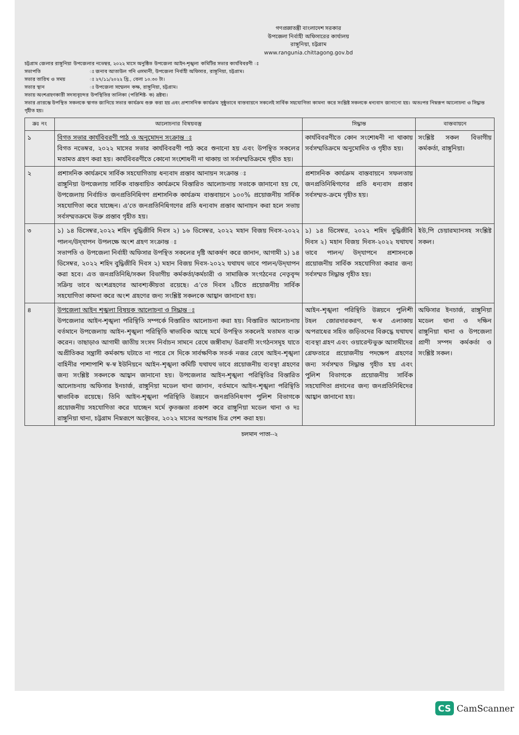গণপ্রজাতন্ত্রী বাংলাদেশ সরকার
উপজেলা নির্বাহী অফিসারের কার্যালয়
রাঙ্গুনিয়া, চট্টগ্রাম
www.rangunia.chittagong.gov.bd
চট্টগ্রাম জেলার রাঙ্গুনিয়া উপজেলার নভেম্বর, ২০২২ মাসে অনুষ্ঠিত উপজেলা আইন-শৃঙ্খলা কমিটির সভার কার্যবিবরণী ঃ
সভাপতি ঃ জনাব আতাউল গনি ওসমানী, উপজেলা নির্বাহী অফিসার, রাঙ্গুনিয়া, চট্টগ্রাম।
সভার তারিখ ও সময় ঃ ২৭/১১/২০২২ খ্রি., বেলা ১০.৩০ টা।
সভার স্থান ঃ উপজেলা সম্মেলন কক্ষ, রাঙ্গুনিয়া, চট্টগ্রাম।
সভায় অংশগ্রহণকারী সদস্যবৃন্দের উপস্থিতির তালিকা (পরিশিষ্ট- ক) দ্রষ্টব্য।
সভার প্রারম্ভে উপস্থিত সকলকে স্বাগত জানিয়ে সভার কার্যক্রম শুরু করা হয় এবং প্রশাসনিক কার্যক্রম সুষ্ঠুভাবে বাস্তবায়নে সকলেই সার্বিক সহযোগিতা কামনা করে সংশ্লিষ্ট সকলকে ধন্যবাদ জানানো হয়। অতঃপর নিম্নরূপ আলোচনা ও সিদ্ধান্ত গৃহীত হয়।
| ক্রঃ নং | আলোচনার বিষয়বস্তু | সিদ্ধান্ত | বাস্তবায়নে |
| --- | --- | --- | --- |
| ১ | বিগত সভার কার্যবিবরণী পাঠ ও অনুমোদন সংক্রান্ত ঃ বিগত নভেম্বর, ২০২২ মাসের সভার কার্যবিবরণী পাঠ করে শুনানো হয় এবং উপস্থিত সকলের মতামত গ্রহণ করা হয়। কার্যবিবরণীতে কোনো সংশোধনী না থাকায় তা সর্বসম্মতিক্রমে গৃহীত হয়। | কার্যবিবরণীতে কোন সংশোধনী না থাকায় সর্বসম্মতিক্রমে অনুমোদিত ও গৃহীত হয়। | সংশ্লিষ্ট সকল বিভাগীয় কর্মকর্তা, রাঙ্গুনিয়া। |
| ২ | প্রশাসনিক কার্যক্রমে সার্বিক সহযোগিতায় ধন্যবাদ প্রস্তাব আনায়ন সংক্রান্ত ঃ রাঙ্গুনিয়া উপজেলায় সার্বিক বাস্তবায়িত কার্যক্রমে বিস্তারিত আলোচনায় সভাকে জানানো হয় যে, উপজেলায় নির্বাচিত জনপ্রতিনিধিগণ প্রশাসনিক কার্যক্রম বাস্তবায়নে ১০০% প্রয়োজনীয় সার্বিক সহযোগিতা করে যাচ্ছেন। এ'তে জনপ্রতিনিধিগণের প্রতি ধন্যবাদ প্রস্তাব আনায়ন করা হলে সভায় সর্বসম্মতক্রমে উক্ত প্রস্তাব গৃহীত হয়। | প্রশাসনিক কার্যক্রম বাস্তবায়নে সফলতায় জনপ্রতিনিধিগণের প্রতি ধন্যবাদ প্রস্তাব সর্বসম্মত-ক্রমে গৃহীত হয়। | |
| ৩ | ১) ১৪ ডিসেম্বর,২০২২ শহিদ বুদ্ধিজীবি দিবস ২) ১৬ ডিসেম্বর, ২০২২ মহান বিজয় দিবস-২০২২ পালন/উদ্‌যাপন উপলক্ষে অংশ গ্রহণ সংক্রান্ত ঃ সভাপতি ও উপজেলা নির্বাহী অফিসার উপস্থিত সকলের দৃষ্টি আকর্ষণ করে জানান, আগামী ১) ১৪ ডিসেম্বর, ২০২২ শহিদ বুদ্ধিজীবি দিবস ২) মহান বিজয় দিবস-২০২২ যথাযথ ভাবে পালন/উদ্‌যাপন করা হবে। এত জনপ্রতিনিধি/সকল বিভাগীয় কর্মকর্তা/কর্মচারী ও সামাজিক সংগঠনের নেতৃবৃন্দ সক্রিয় ভাবে অংশগ্রহণের আবশ্যকীয়তা রয়েছে। এ'তে দিবস ২টিতে প্রয়োজনীয় সার্বিক সহযোগিতা কামনা করে অংশ গ্রহণের জন্য সংশ্লিষ্ট সকলকে আহ্বান জানানো হয়। | ১) ১৪ ডিসেম্বর, ২০২২ শহিদ বুদ্ধিজীবি দিবস ২) মহান বিজয় দিবস-২০২২ যথাযথ ভাবে পালন/ উদ্‌যাপনে প্রশাসনকে প্রয়োজনীয় সার্বিক সহযোগিতা করার জন্য সর্বসম্মত সিদ্ধান্ত গৃহীত হয়। | ইউ,পি চেয়ারম্যানসহ সংশ্লিষ্ট সকল। |
| ৪ | উপজেলা আইন শৃঙ্খলা বিষয়ক আলোচনা ও সিদ্ধান্ত ঃ উপজেলার আইন-শৃঙ্খলা পরিস্থিতি সম্পর্কে বিস্তারিত আলোচনা করা হয়। বিস্তারিত আলোচনায় বর্তমানে উপজেলায় আইন-শৃঙ্খলা পরিস্থিতি স্বাভাবিক আছে মর্মে উপস্থিত সকলেই মতামত ব্যক্ত করেন। তাছাড়াও আগামী জাতীয় সংসদ নির্বাচন সামনে রেখে জঙ্গীবাদ/ উগ্রবাদী সংগঠনসমূহ যাতে অপ্রীতিকর সন্ত্রাসী কর্মকান্ড ঘটাতে না পারে সে দিকে সার্বক্ষণিক সতর্ক নজর রেখে আইন-শৃঙ্খলা বাহিনীর পাশাপাশি স্ব-স্ব ইউনিয়নে আইন-শৃঙ্খলা কমিটি যথাযথ ভাবে প্রয়োজনীয় ব্যবস্থা গ্রহণের জন্য সংশ্লিষ্ট সকলকে আহ্বান জানানো হয়। উপজেলার আইন-শৃঙ্খলা পরিস্থিতির বিস্তারিত আলোচনায় অফিসার ইনচার্জ, রাঙ্গুনিয়া মডেল থানা জানান, বর্তমানে আইন-শৃঙ্খলা পরিস্থিতি স্বাভাবিক রয়েছে। তিনি আইন-শৃঙ্খলা পরিস্থিতি উন্নয়নে জনপ্রতিনিধগণ পুলিশ বিভাগকে প্রয়োজনীয় সহযোগিতা করে যাচ্ছেন মর্মে কৃতজ্ঞতা প্রকাশ করে রাঙ্গুনিয়া মডেল থানা ও দঃ রাঙ্গুনিয়া থানা, চট্টগ্রাম নিম্নরূপে অক্টোবর, ২০২২ মাসের অপরাধ চিত্র পেশ করা হয়। | আইন-শৃঙ্খলা পরিস্থিতি উন্নয়নে পুলিশী টহল জোরদারকরণ, স্ব-স্ব এলাকায় অপরাধের সহিত জড়িতদের বিরুদ্ধে যথাযথ ব্যবস্থা গ্রহণ এবং ওয়ারেন্টভুক্ত আসামীদের গ্রেফতারে প্রয়োজনীয় পদক্ষেপ গ্রহণের জন্য সর্বসম্মত সিদ্ধান্ত গৃহীত হয় এবং পুলিশ বিভাগকে প্রয়োজনীয় সার্বিক সহযোগিতা প্রদানের জন্য জনপ্রতিনিধিদের আহ্বান জানানো হয়। | অফিসার ইনচার্জ, রাঙ্গুনিয়া মডেল থানা ও দক্ষিন রাঙ্গুনিয়া থানা ও উপজেলা প্রাণী সম্পদ কর্মকর্তা ও সংশ্লিষ্ট সকল। |
চলমান পাতা--২
CS CamScanner